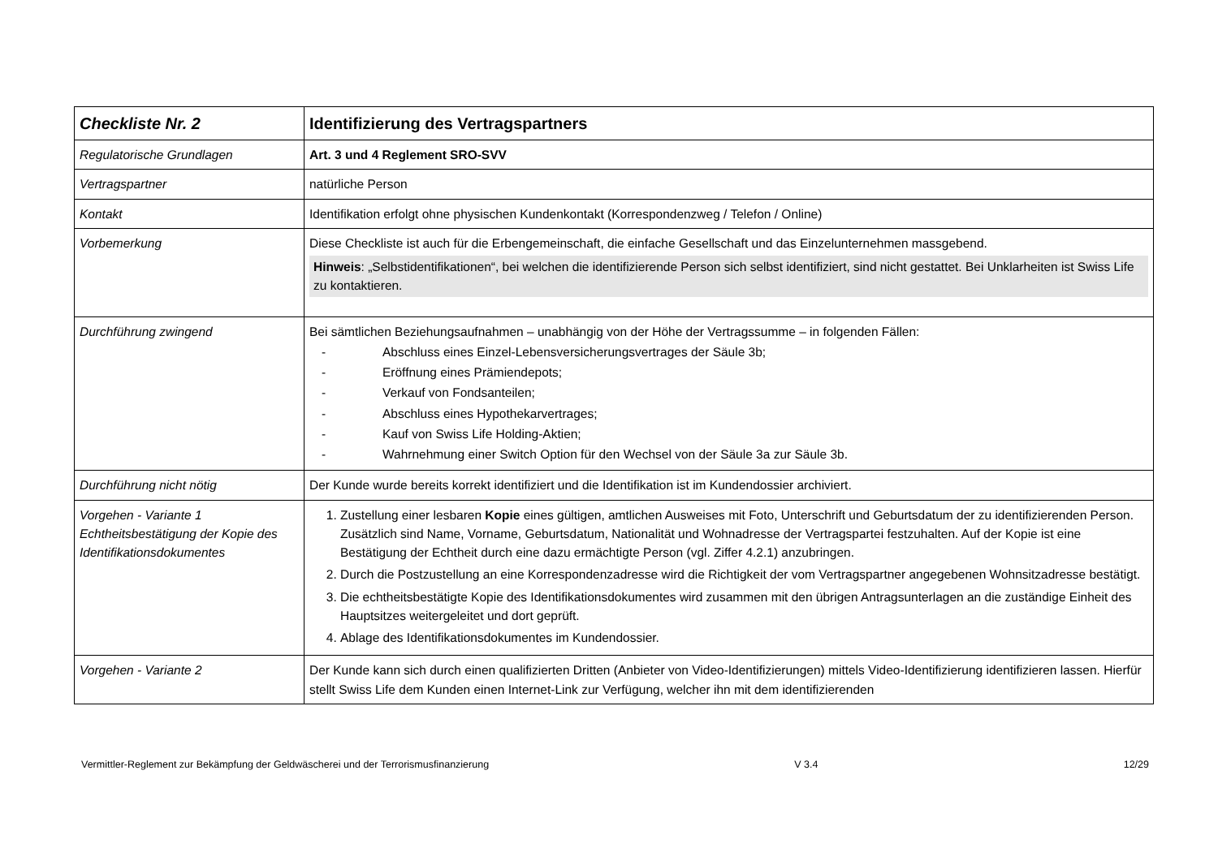| Checkliste Nr. 2 | Identifizierung des Vertragspartners |
| Regulatorische Grundlagen | Art. 3 und 4 Reglement SRO-SVV |
| Vertragspartner | natürliche Person |
| Kontakt | Identifikation erfolgt ohne physischen Kundenkontakt (Korrespondenzweg / Telefon / Online) |
| Vorbemerkung | Diese Checkliste ist auch für die Erbengemeinschaft, die einfache Gesellschaft und das Einzelunternehmen massgebend. Hinweis : „Selbstidentifikationen“, bei welchen die identifizierende Person sich selbst identifiziert, sind nicht gestattet. Bei Unklarheiten ist Swiss Life zu kontaktieren. |
| Durchführung zwingend | Bei sämtlichen Beziehungsaufnahmen – unabhängig von der Höhe der Vertragssumme – in folgenden Fällen: - Abschluss eines Einzel-Lebensversicherungsvertrages der Säule 3b; - Eröffnung eines Prämiendepots; - Verkauf von Fondsanteilen; - Abschluss eines Hypothekarvertrages; - Kauf von Swiss Life Holding-Aktien; - Wahrnehmung einer Switch Option für den Wechsel von der Säule 3a zur Säule 3b. |
| Durchführung nicht nötig | Der Kunde wurde bereits korrekt identifiziert und die Identifikation ist im Kundendossier archiviert. |
| Vorgehen - Variante 1 Echtheitsbestätigung der Kopie des Identifikationsdokumentes | 1. Zustellung einer lesbaren Kopie eines gültigen, amtlichen Ausweises mit Foto, Unterschrift und Geburtsdatum der zu identifizierenden Person. Zusätzlich sind Name, Vorname, Geburtsdatum, Nationalität und Wohnadresse der Vertragspartei festzuhalten. Auf der Kopie ist eine Bestätigung der Echtheit durch eine dazu ermächtigte Person (vgl. Ziffer 4.2.1) anzubringen. 2. Durch die Postzustellung an eine Korrespondenzadresse wird die Richtigkeit der vom Vertragspartner angegebenen Wohnsitzadresse bestätigt. 3. Die echtheitsbestätigte Kopie des Identifikationsdokumentes wird zusammen mit den übrigen Antragsunterlagen an die zuständige Einheit des Hauptsitzes weitergeleitet und dort geprüft. 4. Ablage des Identifikationsdokumentes im Kundendossier. |
| Vorgehen - Variante 2 | Der Kunde kann sich durch einen qualifizierten Dritten (Anbieter von Video-Identifizierungen) mittels Video-Identifizierung identifizieren lassen. Hierfür stellt Swiss Life dem Kunden einen Internet-Link zur Verfügung, welcher ihn mit dem identifizierenden |
Vermittler-Reglement zur Bekämpfung der Geldwäscherei und der Terrorismusfinanzierung V 3.4 12/29